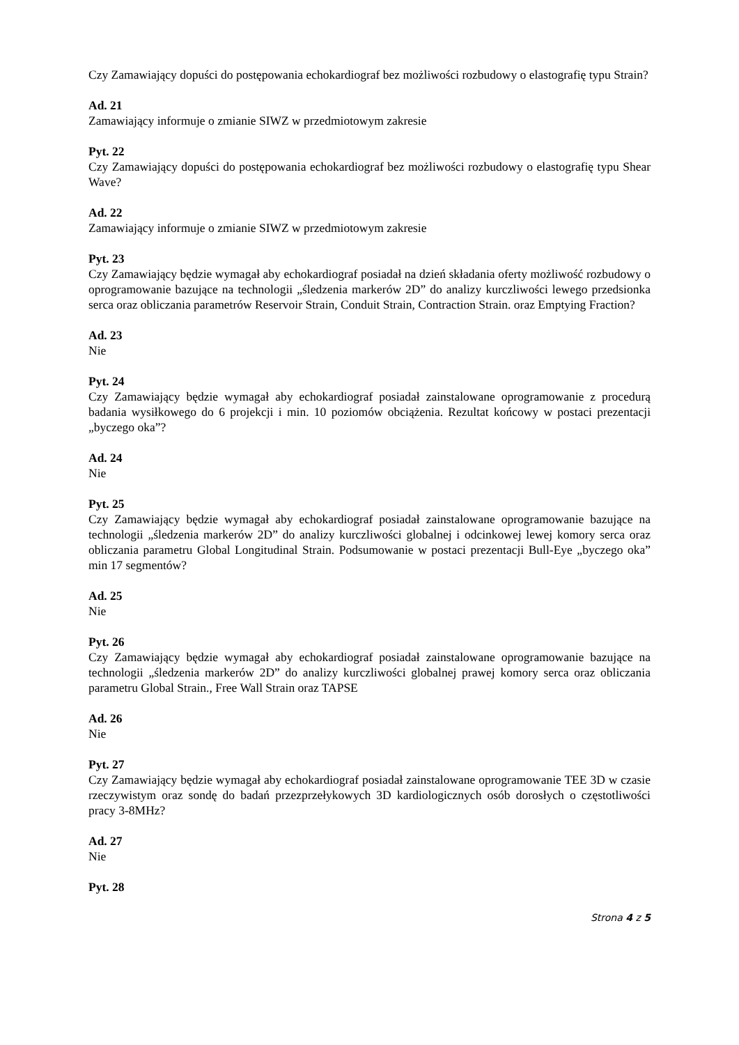Czy Zamawiający dopuści do postępowania echokardiograf bez możliwości rozbudowy o elastografię typu Strain?
Ad. 21
Zamawiający informuje o zmianie SIWZ w przedmiotowym zakresie
Pyt. 22
Czy Zamawiający dopuści do postępowania echokardiograf bez możliwości rozbudowy o elastografię typu Shear Wave?
Ad. 22
Zamawiający informuje o zmianie SIWZ w przedmiotowym zakresie
Pyt. 23
Czy Zamawiający będzie wymagał aby echokardiograf posiadał na dzień składania oferty możliwość rozbudowy o oprogramowanie bazujące na technologii „śledzenia markerów 2D” do analizy kurczliwości lewego przedsionka serca oraz obliczania parametrów Reservoir Strain, Conduit Strain, Contraction Strain. oraz Emptying Fraction?
Ad. 23
Nie
Pyt. 24
Czy Zamawiający będzie wymagał aby echokardiograf posiadał zainstalowane oprogramowanie z procedurą badania wysiłkowego do 6 projekcji i min. 10 poziomów obciążenia. Rezultat końcowy w postaci prezentacji „byczego oka”?
Ad. 24
Nie
Pyt. 25
Czy Zamawiający będzie wymagał aby echokardiograf posiadał zainstalowane oprogramowanie bazujące na technologii „śledzenia markerów 2D” do analizy kurczliwości globalnej i odcinkowej lewej komory serca oraz obliczania parametru Global Longitudinal Strain. Podsumowanie w postaci prezentacji Bull-Eye „byczego oka” min 17 segmentów?
Ad. 25
Nie
Pyt. 26
Czy Zamawiający będzie wymagał aby echokardiograf posiadał zainstalowane oprogramowanie bazujące na technologii „śledzenia markerów 2D” do analizy kurczliwości globalnej prawej komory serca oraz obliczania parametru Global Strain., Free Wall Strain oraz TAPSE
Ad. 26
Nie
Pyt. 27
Czy Zamawiający będzie wymagał aby echokardiograf posiadał zainstalowane oprogramowanie TEE 3D w czasie rzeczywistym oraz sondę do badań przezprzełykowych 3D kardiologicznych osób dorosłych o częstotliwości pracy 3-8MHz?
Ad. 27
Nie
Pyt. 28
Strona 4 z 5